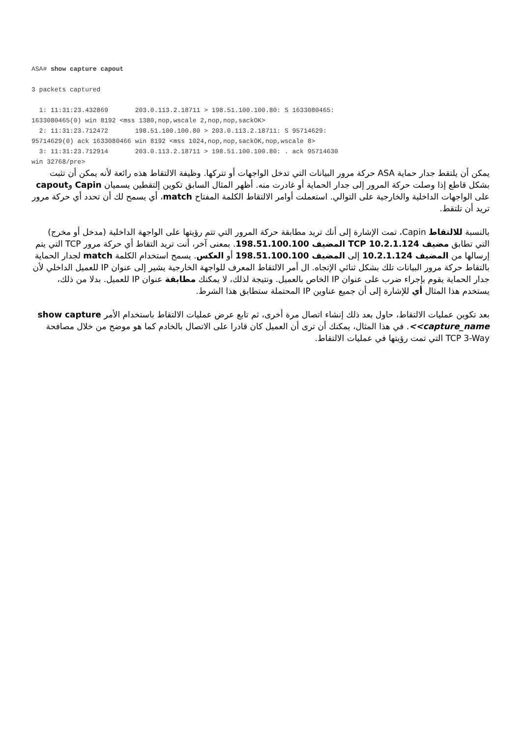ASA# show capture capout

3 packets captured

  1: 11:31:23.432869       203.0.113.2.18711 > 198.51.100.100.80: S 1633080465:
1633080465(0) win 8192 <mss 1380,nop,wscale 2,nop,nop,sackOK>
  2: 11:31:23.712472       198.51.100.100.80 > 203.0.113.2.18711: S 95714629:
95714629(0) ack 1633080466 win 8192 <mss 1024,nop,nop,sackOK,nop,wscale 8>
  3: 11:31:23.712914       203.0.113.2.18711 > 198.51.100.100.80: . ack 95714630
win 32768/pre>
يمكن أن يلتقط جدار حماية ASA حركة مرور البيانات التي تدخل الواجهات أو تتركها. وظيفة الالتقاط هذه رائعة لأنه يمكن أن تثبت بشكل قاطع إذا وصلت حركة المرور إلى جدار الحماية أو غادرت منه. أظهر المثال السابق تكوين إلتقطين يسميان Capin وcapout على الواجهات الداخلية والخارجية على التوالي. استعملت أوامر الالتقاط الكلمة المفتاح match، أي يسمح لك أن تحدد أي حركة مرور تريد أن تلتقط.
بالنسبة للالتقاط Capin، تمت الإشارة إلى أنك تريد مطابقة حركة المرور التي تتم رؤيتها على الواجهة الداخلية (مدخل أو مخرج) التي تطابق مضيف TCP 10.2.1.124 المضيف 198.51.100.100. بمعنى آخر، أنت تريد التقاط أي حركة مرور TCP التي يتم إرسالها من المضيف 10.2.1.124 إلى المضيف 198.51.100.100 أو العكس. يسمح استخدام الكلمة match لجدار الحماية بالتقاط حركة مرور البيانات تلك بشكل ثنائي الإتجاه. ال أمر الالتقاط المعرف للواجهة الخارجية يشير إلى عنوان IP للعميل الداخلي لأن جدار الحماية يقوم بإجراء ضرب على عنوان IP الخاص بالعميل. ونتيجة لذلك، لا يمكنك مطابقة عنوان IP للعميل. بدلا من ذلك، يستخدم هذا المثال أي للإشارة إلى أن جميع عناوين IP المحتملة ستطابق هذا الشرط.
بعد تكوين عمليات الالتقاط، حاول بعد ذلك إنشاء اتصال مرة أخرى، ثم تابع عرض عمليات الالتقاط باستخدام الأمر show capture <capture_name>. في هذا المثال، يمكنك أن ترى أن العميل كان قادرا على الاتصال بالخادم كما هو موضح من خلال مصافحة TCP 3-Way التي تمت رؤيتها في عمليات الالتقاط.